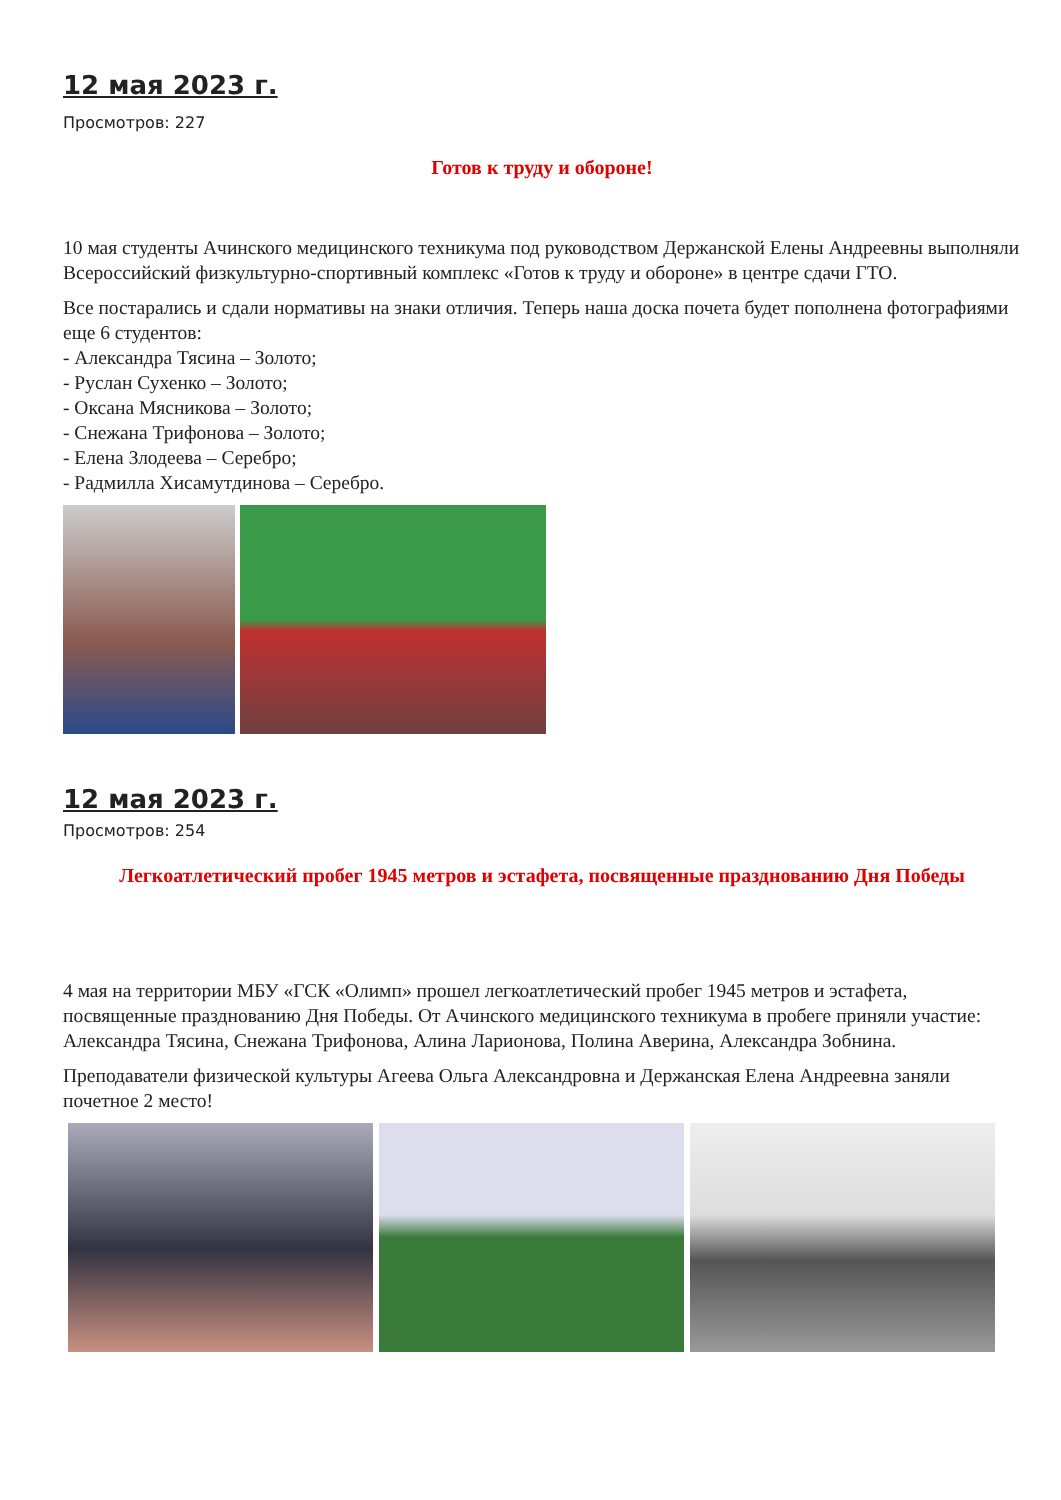12 мая 2023 г.
Просмотров: 227
Готов к труду и обороне!
10 мая студенты Ачинского медицинского техникума под руководством Держанской Елены Андреевны выполняли Всероссийский физкультурно-спортивный комплекс «Готов к труду и обороне» в центре сдачи ГТО.
Все постарались и сдали нормативы на знаки отличия. Теперь наша доска почета будет пополнена фотографиями еще 6 студентов:
- Александра Тясина – Золото;
- Руслан Сухенко – Золото;
- Оксана Мясникова – Золото;
- Снежана Трифонова – Золото;
- Елена Злодеева – Серебро;
- Радмилла Хисамутдинова – Серебро.
12 мая 2023 г.
Просмотров: 254
Легкоатлетический пробег 1945 метров и эстафета, посвященные празднованию Дня Победы
4 мая на территории МБУ «ГСК «Олимп» прошел легкоатлетический пробег 1945 метров и эстафета, посвященные празднованию Дня Победы. От Ачинского медицинского техникума в пробеге приняли участие: Александра Тясина, Снежана Трифонова, Алина Ларионова, Полина Аверина, Александра Зобнина.
Преподаватели физической культуры Агеева Ольга Александровна и Держанская Елена Андреевна заняли почетное 2 место!